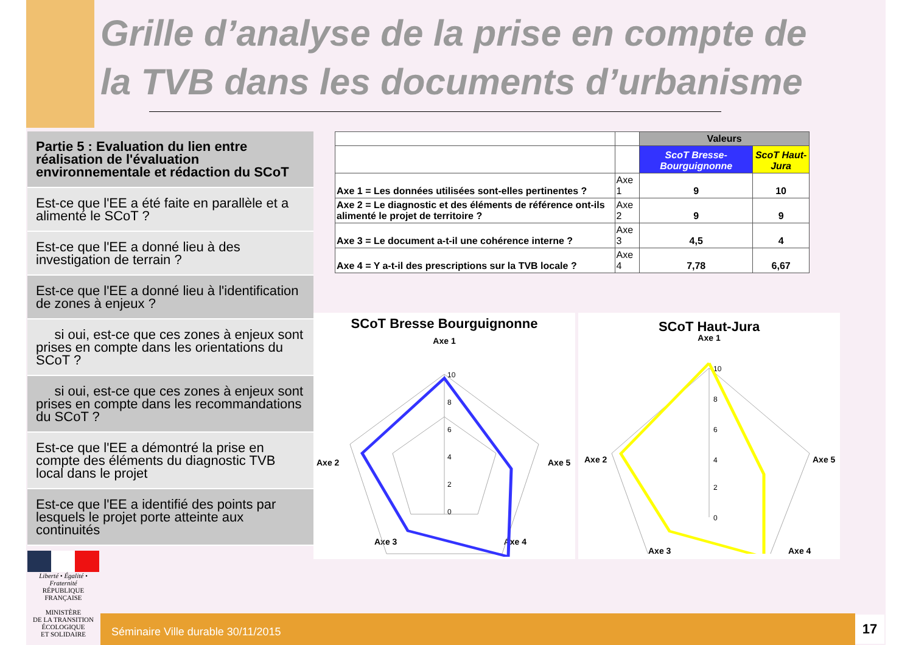Grille d’analyse de la prise en compte de la TVB dans les documents d’urbanisme
Partie 5 : Evaluation du lien entre réalisation de l'évaluation environnementale et rédaction du SCoT
Est-ce que l'EE a été faite en parallèle et a alimenté le SCoT ?
Est-ce que l'EE a donné lieu à des investigation de terrain ?
Est-ce que l'EE a donné lieu à l'identification de zones à enjeux ?
si oui, est-ce que ces zones à enjeux sont prises en compte dans les orientations du SCoT ?
si oui, est-ce que ces zones à enjeux sont prises en compte dans les recommandations du SCoT ?
Est-ce que l'EE a démontré la prise en compte des éléments du diagnostic TVB local dans le projet
Est-ce que l'EE a identifié des points par lesquels le projet porte atteinte aux continuités
| | | Valeurs | |
| | | ScoT Bresse-Bourguignonne | ScoT Haut-Jura |
| Axe 1 = Les données utilisées sont-elles pertinentes ? | Axe 1 | 9 | 10 |
| Axe 2 = Le diagnostic et des éléments de référence ont-ils alimenté le projet de territoire ? | Axe 2 | 9 | 9 |
| Axe 3 = Le document a-t-il une cohérence interne ? | Axe 3 | 4,5 | 4 |
| Axe 4 = Y a-t-il des prescriptions sur la TVB locale ? | Axe 4 | 7,78 | 6,67 |
SCoT Bresse Bourguignonne
Axe 1
Axe 2
Axe 5
Axe 3
Axe 4
10
8
6
4
2
0
SCoT Haut-Jura
Axe 1
Axe 2
Axe 5
Axe 3
Axe 4
10
8
6
4
2
0
Liberté • Égalité • Fraternité
RÉPUBLIQUE FRANÇAISE
MINISTÈRE
DE LA TRANSITION
ÉCOLOGIQUE
ET SOLIDAIRE
Séminaire Ville durable 30/11/2015 17